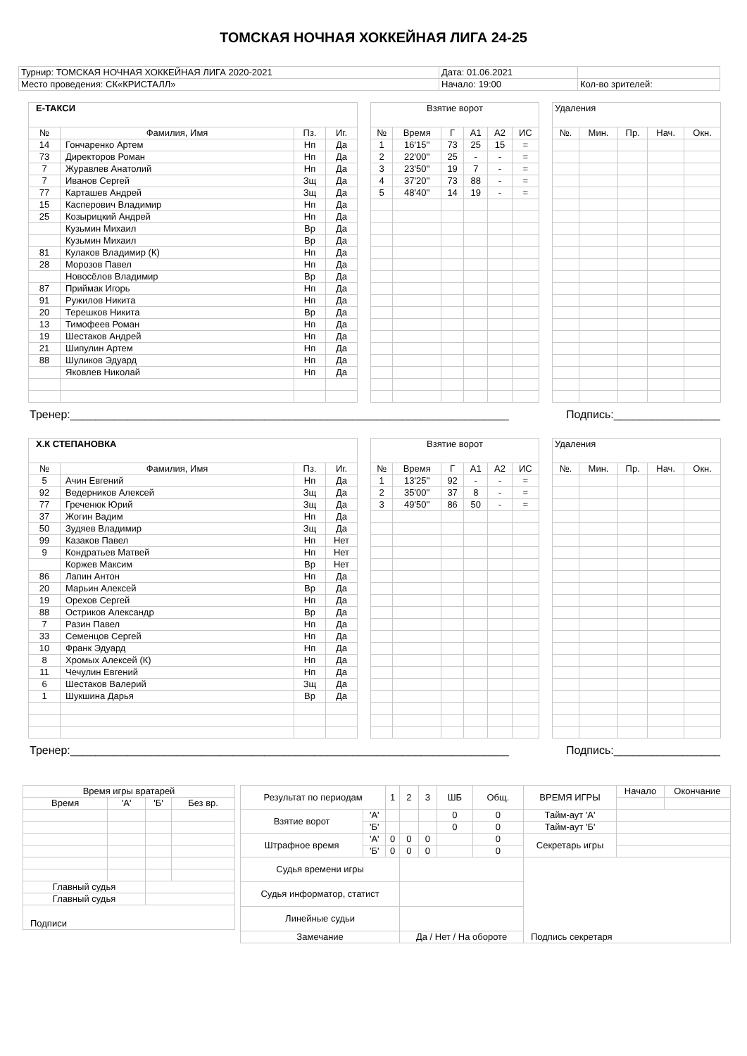ТОМСКАЯ НОЧНАЯ ХОККЕЙНАЯ ЛИГА 24-25
| Турнир: ТОМСКАЯ НОЧНАЯ ХОККЕЙНАЯ ЛИГА 2020-2021 | Дата: 01.06.2021 | |
| Место проведения: СК«КРИСТАЛЛ» | Начало: 19:00 | Кол-во зрителей: |
| Е-ТАКСИ | | | |
| --- | --- | --- | --- |
| № | Фамилия, Имя | Пз. | Иг. |
| 14 | Гончаренко Артем | Нп | Да |
| 73 | Директоров Роман | Нп | Да |
| 7 | Журавлев Анатолий | Нп | Да |
| 7 | Иванов Сергей | Зщ | Да |
| 77 | Карташев Андрей | Зщ | Да |
| 15 | Касперович Владимир | Нп | Да |
| 25 | Козырицкий Андрей | Нп | Да |
| | Кузьмин Михаил | Вр | Да |
| | Кузьмин Михаил | Вр | Да |
| 81 | Кулаков Владимир (К) | Нп | Да |
| 28 | Морозов Павел | Нп | Да |
| | Новосёлов Владимир | Вр | Да |
| 87 | Приймак Игорь | Нп | Да |
| 91 | Ружилов Никита | Нп | Да |
| 20 | Терешков Никита | Вр | Да |
| 13 | Тимофеев Роман | Нп | Да |
| 19 | Шестаков Андрей | Нп | Да |
| 21 | Шипулин Артем | Нп | Да |
| 88 | Шуликов Эдуард | Нп | Да |
| | Яковлев Николай | Нп | Да |
| Взятие ворот | | | | | |
| --- | --- | --- | --- | --- | --- |
| № | Время | Г | А1 | А2 | ИС |
| 1 | 16'15'' | 73 | 25 | 15 | = |
| 2 | 22'00'' | 25 | - | - | = |
| 3 | 23'50'' | 19 | 7 | - | = |
| 4 | 37'20'' | 73 | 88 | - | = |
| 5 | 48'40'' | 14 | 19 | - | = |
| Удаления | | | | |
| --- | --- | --- | --- | --- |
| №. | Мин. | Пр. | Нач. | Окн. |
Тренер:______________________________________________________________________ Подпись:_________________
| Х.К СТЕПАНОВКА | | | |
| --- | --- | --- | --- |
| № | Фамилия, Имя | Пз. | Иг. |
| 5 | Ачин Евгений | Нп | Да |
| 92 | Ведерников Алексей | Зщ | Да |
| 77 | Греченюк Юрий | Зщ | Да |
| 37 | Жогин Вадим | Нп | Да |
| 50 | Зудяев Владимир | Зщ | Да |
| 99 | Казаков Павел | Нп | Нет |
| 9 | Кондратьев Матвей | Нп | Нет |
| | Коржев Максим | Вр | Нет |
| 86 | Лапин Антон | Нп | Да |
| 20 | Марьин Алексей | Вр | Да |
| 19 | Орехов Сергей | Нп | Да |
| 88 | Остриков Александр | Вр | Да |
| 7 | Разин Павел | Нп | Да |
| 33 | Семенцов Сергей | Нп | Да |
| 10 | Франк Эдуард | Нп | Да |
| 8 | Хромых Алексей (К) | Нп | Да |
| 11 | Чечулин Евгений | Нп | Да |
| 6 | Шестаков Валерий | Зщ | Да |
| 1 | Шукшина Дарья | Вр | Да |
| Взятие ворот | | | | | |
| --- | --- | --- | --- | --- | --- |
| № | Время | Г | А1 | А2 | ИС |
| 1 | 13'25'' | 92 | - | - | = |
| 2 | 35'00'' | 37 | 8 | - | = |
| 3 | 49'50'' | 86 | 50 | - | = |
| Удаления | | | | |
| --- | --- | --- | --- | --- |
| №. | Мин. | Пр. | Нач. | Окн. |
Тренер:______________________________________________________________________ Подпись:_________________
| Время игры вратарей | | | |
| Время | 'А' | 'Б' | Без вр. |
| Главный судья | | | |
| Главный судья | | | |
| Подписи | | | |
| Результат по периодам | | 1 | 2 | 3 | ШБ | Общ. | ВРЕМЯ ИГРЫ | Начало | Окончание |
| Взятие ворот | 'А' | | | | 0 | 0 | Тайм-аут 'А' | | |
| | 'Б' | | | | 0 | 0 | Тайм-аут 'Б' | | |
| Штрафное время | 'А' | 0 | 0 | 0 | | 0 | Секретарь игры | | |
| | 'Б' | 0 | 0 | 0 | | 0 | | | |
| Судья времени игры | | | | | | | | | |
| Судья информатор, статист | | | | | | | | | |
| Линейные судьи | | | | | | | | | |
| Замечание | | | Да / Нет / На обороте | | | | Подпись секретаря | | |